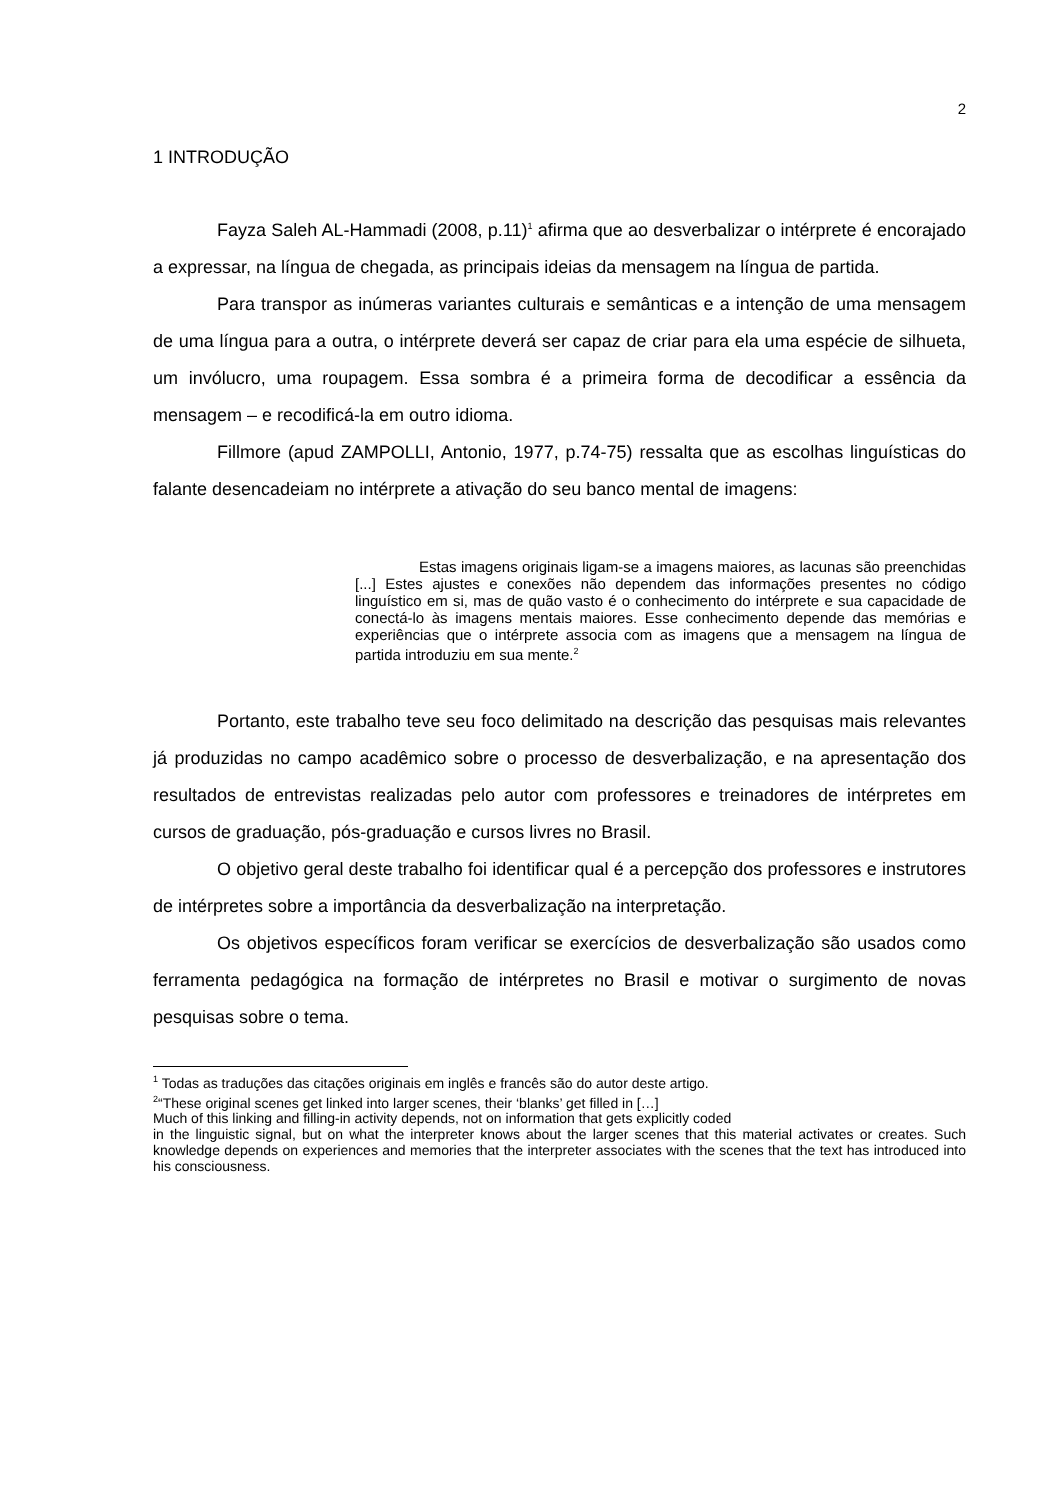2
1 INTRODUÇÃO
Fayza Saleh AL-Hammadi (2008, p.11)<sup>1</sup> afirma que ao desverbalizar o intérprete é encorajado a expressar, na língua de chegada, as principais ideias da mensagem na língua de partida.
Para transpor as inúmeras variantes culturais e semânticas e a intenção de uma mensagem de uma língua para a outra, o intérprete deverá ser capaz de criar para ela uma espécie de silhueta, um invólucro, uma roupagem. Essa sombra é a primeira forma de decodificar a essência da mensagem – e recodificá-la em outro idioma.
Fillmore (apud ZAMPOLLI, Antonio, 1977, p.74-75) ressalta que as escolhas linguísticas do falante desencadeiam no intérprete a ativação do seu banco mental de imagens:
Estas imagens originais ligam-se a imagens maiores, as lacunas são preenchidas [...] Estes ajustes e conexões não dependem das informações presentes no código linguístico em si, mas de quão vasto é o conhecimento do intérprete e sua capacidade de conectá-lo às imagens mentais maiores. Esse conhecimento depende das memórias e experiências que o intérprete associa com as imagens que a mensagem na língua de partida introduziu em sua mente.<sup>2</sup>
Portanto, este trabalho teve seu foco delimitado na descrição das pesquisas mais relevantes já produzidas no campo acadêmico sobre o processo de desverbalização, e na apresentação dos resultados de entrevistas realizadas pelo autor com professores e treinadores de intérpretes em cursos de graduação, pós-graduação e cursos livres no Brasil.
O objetivo geral deste trabalho foi identificar qual é a percepção dos professores e instrutores de intérpretes sobre a importância da desverbalização na interpretação.
Os objetivos específicos foram verificar se exercícios de desverbalização são usados como ferramenta pedagógica na formação de intérpretes no Brasil e motivar o surgimento de novas pesquisas sobre o tema.
<sup>1</sup> Todas as traduções das citações originais em inglês e francês são do autor deste artigo.
<sup>2</sup> “These original scenes get linked into larger scenes, their ‘blanks’ get filled in […]
Much of this linking and filling-in activity depends, not on information that gets explicitly coded
in the linguistic signal, but on what the interpreter knows about the larger scenes that this material activates or creates. Such knowledge depends on experiences and memories that the interpreter associates with the scenes that the text has introduced into his consciousness.